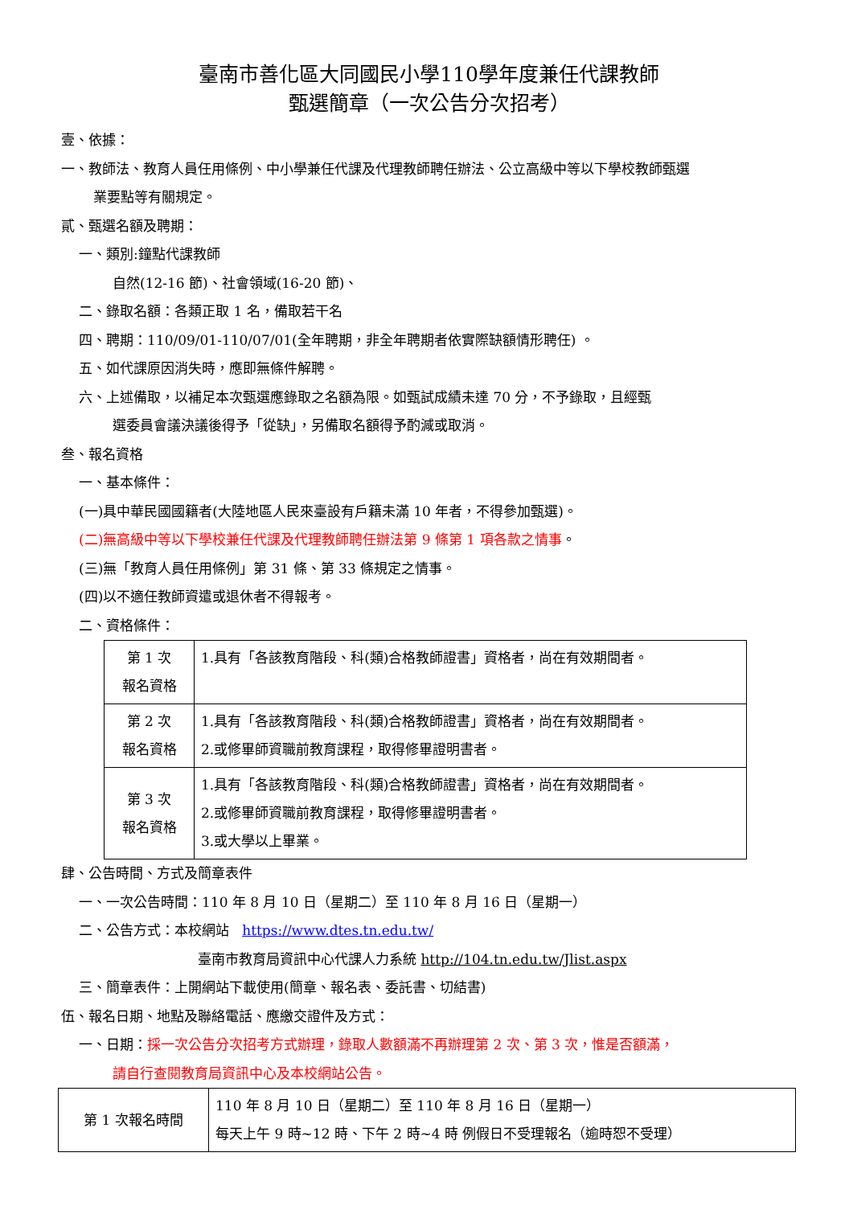臺南市善化區大同國民小學110學年度兼任代課教師
甄選簡章（一次公告分次招考）
壹、依據：
一、教師法、教育人員任用條例、中小學兼任代課及代理教師聘任辦法、公立高級中等以下學校教師甄選
業要點等有關規定。
貳、甄選名額及聘期：
一、類別:鐘點代課教師
自然(12-16 節)、社會領域(16-20 節)、
二、錄取名額：各類正取 1 名，備取若干名
四、聘期：110/09/01-110/07/01(全年聘期，非全年聘期者依實際缺額情形聘任) 。
五、如代課原因消失時，應即無條件解聘。
六、上述備取，以補足本次甄選應錄取之名額為限。如甄試成績未達 70 分，不予錄取，且經甄
選委員會議決議後得予「從缺」，另備取名額得予酌減或取消。
叁、報名資格
一、基本條件：
(一)具中華民國國籍者(大陸地區人民來臺設有戶籍未滿 10 年者，不得參加甄選)。
(二)無高級中等以下學校兼任代課及代理教師聘任辦法第 9 條第 1 項各款之情事。
(三)無「教育人員任用條例」第 31 條、第 33 條規定之情事。
(四)以不適任教師資遣或退休者不得報考。
二、資格條件：
| 第 1 次 報名資格 | 1.具有「各該教育階段、科(類)合格教師證書」資格者，尚在有效期間者。 |
| 第 2 次 報名資格 | 1.具有「各該教育階段、科(類)合格教師證書」資格者，尚在有效期間者。 2.或修畢師資職前教育課程，取得修畢證明書者。 |
| 第 3 次 報名資格 | 1.具有「各該教育階段、科(類)合格教師證書」資格者，尚在有效期間者。 2.或修畢師資職前教育課程，取得修畢證明書者。 3.或大學以上畢業。 |
肆、公告時間、方式及簡章表件
一、一次公告時間：110 年 8 月 10 日（星期二）至 110 年 8 月 16 日（星期一）
二、公告方式：本校網站 https://www.dtes.tn.edu.tw/
臺南市教育局資訊中心代課人力系統 http://104.tn.edu.tw/Jlist.aspx
三、簡章表件：上開網站下載使用(簡章、報名表、委託書、切結書)
伍、報名日期、地點及聯絡電話、應繳交證件及方式：
一、日期：採一次公告分次招考方式辦理，錄取人數額滿不再辦理第 2 次、第 3 次，惟是否額滿，
請自行查閱教育局資訊中心及本校網站公告。
| 第 1 次報名時間 | 110 年 8 月 10 日（星期二）至 110 年 8 月 16 日（星期一） 每天上午 9 時~12 時、下午 2 時~4 時 例假日不受理報名（逾時恕不受理） |